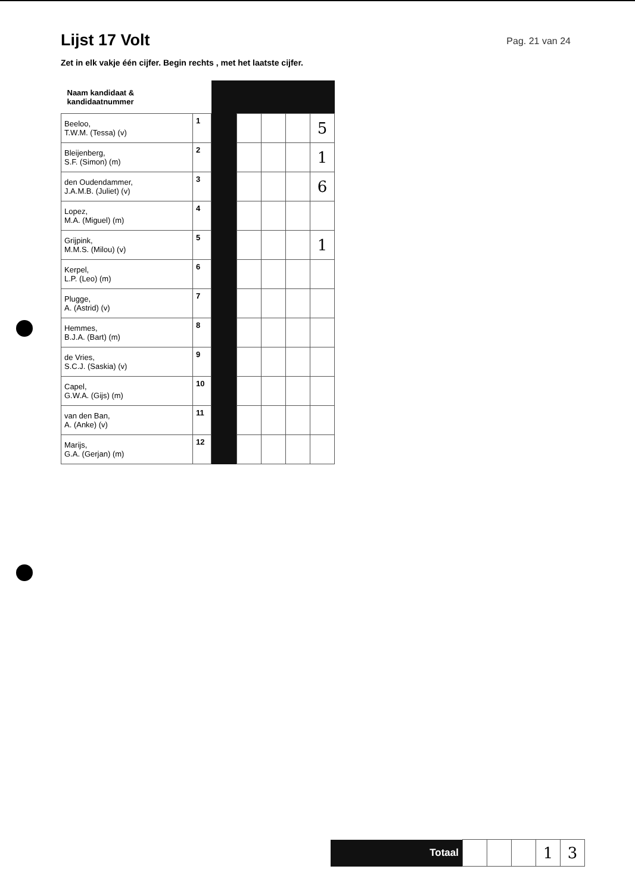Lijst 17 Volt
Pag. 21 van 24
Zet in elk vakje één cijfer. Begin rechts , met het laatste cijfer.
| Naam kandidaat & kandidaatnummer | | | | | | |
| Beeloo, T.W.M. (Tessa) (v) | 1 | | | | | 5 |
| Bleijenberg, S.F. (Simon) (m) | 2 | | | | | 1 |
| den Oudendammer, J.A.M.B. (Juliet) (v) | 3 | | | | | 6 |
| Lopez, M.A. (Miguel) (m) | 4 | | | | | |
| Grijpink, M.M.S. (Milou) (v) | 5 | | | | | 1 |
| Kerpel, L.P. (Leo) (m) | 6 | | | | | |
| Plugge, A. (Astrid) (v) | 7 | | | | | |
| Hemmes, B.J.A. (Bart) (m) | 8 | | | | | |
| de Vries, S.C.J. (Saskia) (v) | 9 | | | | | |
| Capel, G.W.A. (Gijs) (m) | 10 | | | | | |
| van den Ban, A. (Anke) (v) | 11 | | | | | |
| Marijs, G.A. (Gerjan) (m) | 12 | | | | | |
| Totaal | | | | 1 | 3 |